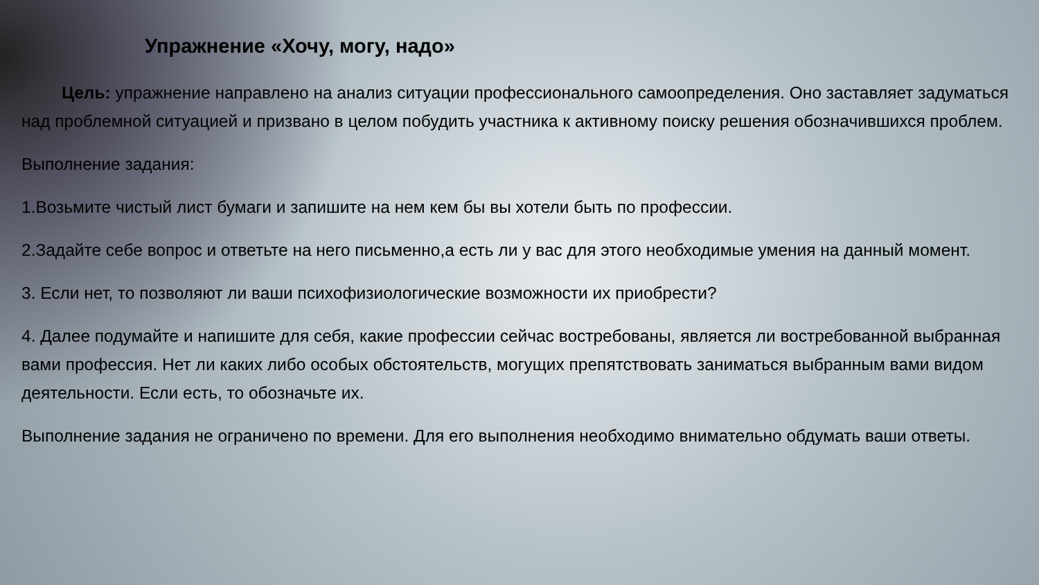Упражнение «Хочу, могу, надо»
Цель: упражнение направлено на анализ ситуации профессионального самоопределения. Оно заставляет задуматься над проблемной ситуацией и призвано в целом побудить участника к активному поиску решения обозначившихся проблем.
Выполнение задания:
1.Возьмите чистый лист бумаги и запишите на нем кем бы вы хотели быть по профессии.
2.Задайте себе вопрос и ответьте на него письменно,а есть ли у вас для этого необходимые умения на данный момент.
3. Если нет, то позволяют ли ваши психофизиологические возможности их приобрести?
4. Далее подумайте и напишите для себя, какие профессии сейчас востребованы, является ли востребованной выбранная вами профессия. Нет ли каких либо особых обстоятельств, могущих препятствовать заниматься выбранным вами видом деятельности. Если есть, то обозначьте их.
Выполнение задания не ограничено по времени. Для его выполнения необходимо внимательно обдумать ваши ответы.